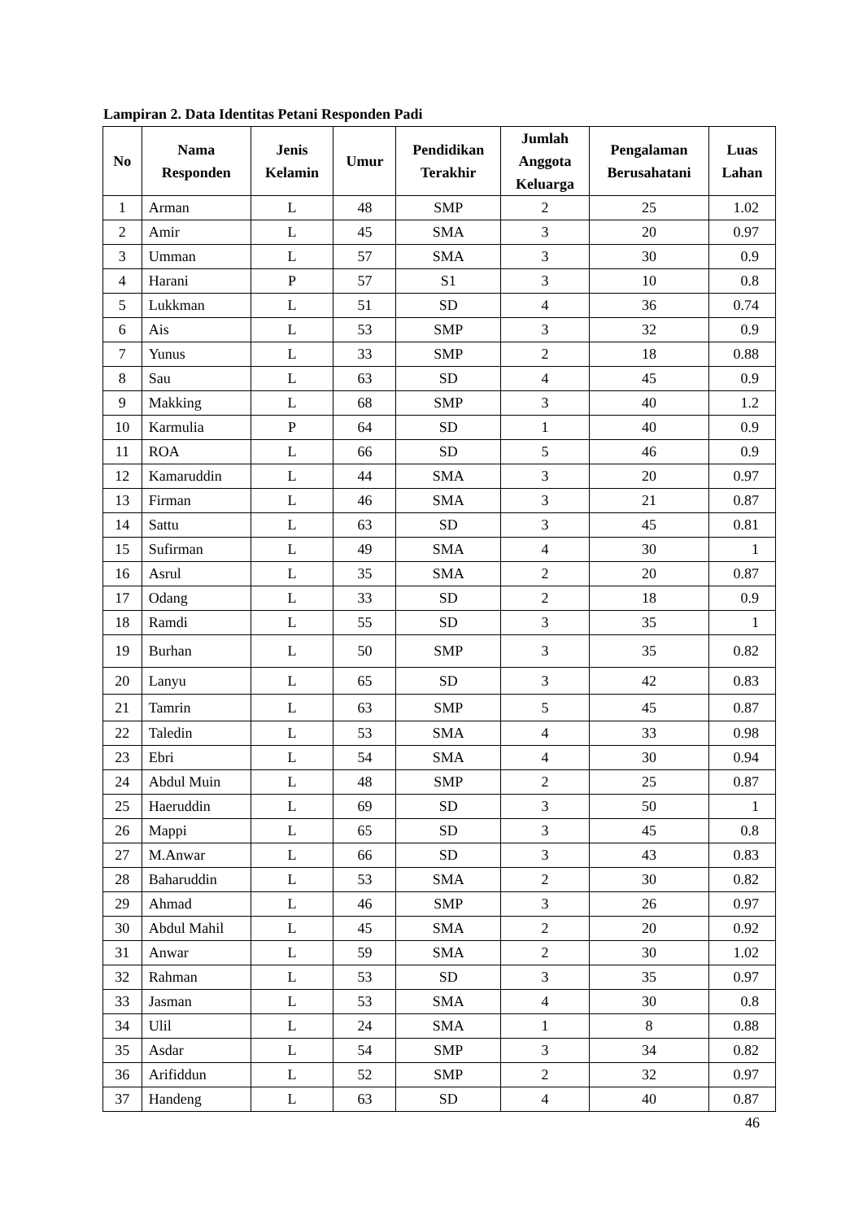Lampiran 2. Data Identitas Petani Responden Padi
| No | Nama Responden | Jenis Kelamin | Umur | Pendidikan Terakhir | Jumlah Anggota Keluarga | Pengalaman Berusahatani | Luas Lahan |
| --- | --- | --- | --- | --- | --- | --- | --- |
| 1 | Arman | L | 48 | SMP | 2 | 25 | 1.02 |
| 2 | Amir | L | 45 | SMA | 3 | 20 | 0.97 |
| 3 | Umman | L | 57 | SMA | 3 | 30 | 0.9 |
| 4 | Harani | P | 57 | S1 | 3 | 10 | 0.8 |
| 5 | Lukkman | L | 51 | SD | 4 | 36 | 0.74 |
| 6 | Ais | L | 53 | SMP | 3 | 32 | 0.9 |
| 7 | Yunus | L | 33 | SMP | 2 | 18 | 0.88 |
| 8 | Sau | L | 63 | SD | 4 | 45 | 0.9 |
| 9 | Makking | L | 68 | SMP | 3 | 40 | 1.2 |
| 10 | Karmulia | P | 64 | SD | 1 | 40 | 0.9 |
| 11 | ROA | L | 66 | SD | 5 | 46 | 0.9 |
| 12 | Kamaruddin | L | 44 | SMA | 3 | 20 | 0.97 |
| 13 | Firman | L | 46 | SMA | 3 | 21 | 0.87 |
| 14 | Sattu | L | 63 | SD | 3 | 45 | 0.81 |
| 15 | Sufirman | L | 49 | SMA | 4 | 30 | 1 |
| 16 | Asrul | L | 35 | SMA | 2 | 20 | 0.87 |
| 17 | Odang | L | 33 | SD | 2 | 18 | 0.9 |
| 18 | Ramdi | L | 55 | SD | 3 | 35 | 1 |
| 19 | Burhan | L | 50 | SMP | 3 | 35 | 0.82 |
| 20 | Lanyu | L | 65 | SD | 3 | 42 | 0.83 |
| 21 | Tamrin | L | 63 | SMP | 5 | 45 | 0.87 |
| 22 | Taledin | L | 53 | SMA | 4 | 33 | 0.98 |
| 23 | Ebri | L | 54 | SMA | 4 | 30 | 0.94 |
| 24 | Abdul Muin | L | 48 | SMP | 2 | 25 | 0.87 |
| 25 | Haeruddin | L | 69 | SD | 3 | 50 | 1 |
| 26 | Mappi | L | 65 | SD | 3 | 45 | 0.8 |
| 27 | M.Anwar | L | 66 | SD | 3 | 43 | 0.83 |
| 28 | Baharuddin | L | 53 | SMA | 2 | 30 | 0.82 |
| 29 | Ahmad | L | 46 | SMP | 3 | 26 | 0.97 |
| 30 | Abdul Mahil | L | 45 | SMA | 2 | 20 | 0.92 |
| 31 | Anwar | L | 59 | SMA | 2 | 30 | 1.02 |
| 32 | Rahman | L | 53 | SD | 3 | 35 | 0.97 |
| 33 | Jasman | L | 53 | SMA | 4 | 30 | 0.8 |
| 34 | Ulil | L | 24 | SMA | 1 | 8 | 0.88 |
| 35 | Asdar | L | 54 | SMP | 3 | 34 | 0.82 |
| 36 | Arifiddun | L | 52 | SMP | 2 | 32 | 0.97 |
| 37 | Handeng | L | 63 | SD | 4 | 40 | 0.87 |
46